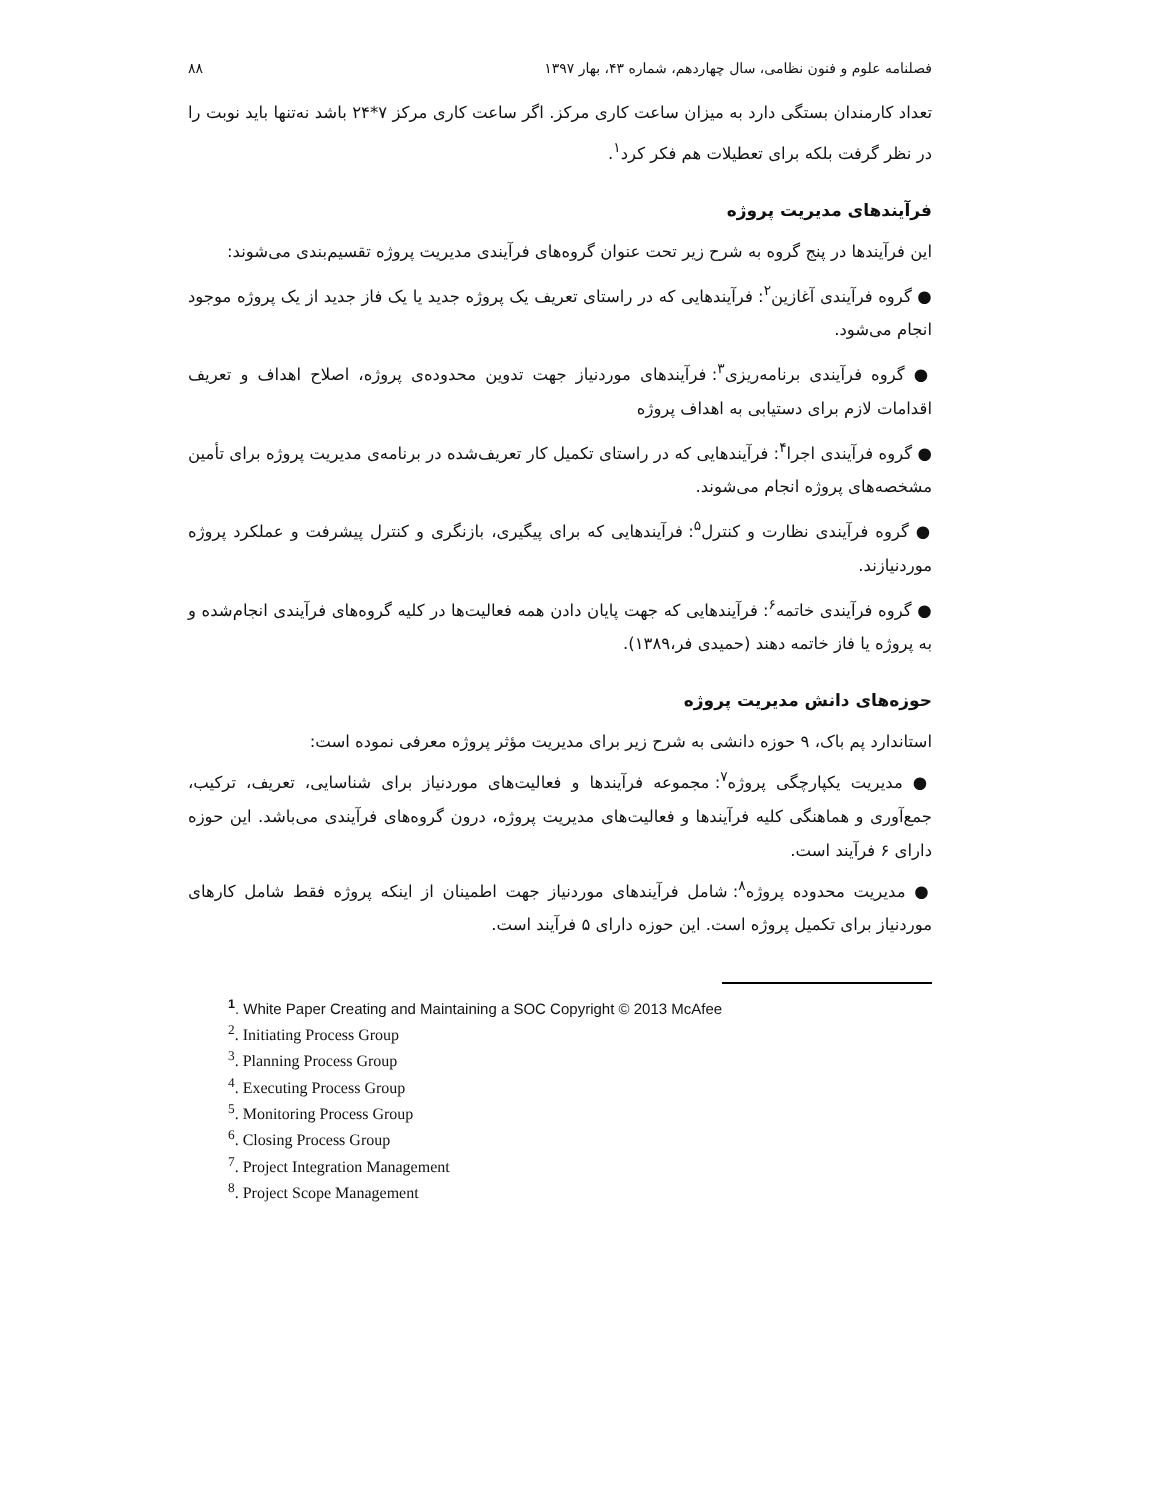فصلنامه علوم و فنون نظامی، سال چهاردهم، شماره ۴۳، بهار ۱۳۹۷ ۸۸
تعداد کارمندان بستگی دارد به میزان ساعت کاری مرکز. اگر ساعت کاری مرکز ۷*۲۴ باشد نه‌تنها باید نوبت را در نظر گرفت بلکه برای تعطیلات هم فکر کرد<sup>۱</sup>.
فرآیندهای مدیریت پروژه
این فرآیندها در پنج گروه به شرح زیر تحت عنوان گروه‌های فرآیندی مدیریت پروژه تقسیم‌بندی می‌شوند:
● گروه فرآیندی آغازین<sup>۲</sup>: فرآیندهایی که در راستای تعریف یک پروژه جدید یا یک فاز جدید از یک پروژه موجود انجام می‌شود.
● گروه فرآیندی برنامه‌ریزی<sup>۳</sup>: فرآیندهای موردنیاز جهت تدوین محدوده‌ی پروژه، اصلاح اهداف و تعریف اقدامات لازم برای دستیابی به اهداف پروژه
● گروه فرآیندی اجرا<sup>۴</sup>: فرآیندهایی که در راستای تکمیل کار تعریف‌شده در برنامه‌ی مدیریت پروژه برای تأمین مشخصه‌های پروژه انجام می‌شوند.
● گروه فرآیندی نظارت و کنترل<sup>۵</sup>: فرآیندهایی که برای پیگیری، بازنگری و کنترل پیشرفت و عملکرد پروژه موردنیازند.
● گروه فرآیندی خاتمه<sup>۶</sup>: فرآیندهایی که جهت پایان دادن همه فعالیت‌ها در کلیه گروه‌های فرآیندی انجام‌شده و به پروژه یا فاز خاتمه دهند (حمیدی فر،۱۳۸۹).
حوزه‌های دانش مدیریت پروژه
استاندارد پم باک، ۹ حوزه دانشی به شرح زیر برای مدیریت مؤثر پروژه معرفی نموده است:
● مدیریت یکپارچگی پروژه<sup>۷</sup>: مجموعه فرآیندها و فعالیت‌های موردنیاز برای شناسایی، تعریف، ترکیب، جمع‌آوری و هماهنگی کلیه فرآیندها و فعالیت‌های مدیریت پروژه، درون گروه‌های فرآیندی می‌باشد. این حوزه دارای ۶ فرآیند است.
● مدیریت محدوده پروژه<sup>۸</sup>: شامل فرآیندهای موردنیاز جهت اطمینان از اینکه پروژه فقط شامل کارهای موردنیاز برای تکمیل پروژه است. این حوزه دارای ۵ فرآیند است.
<sup>1</sup>. White Paper Creating and Maintaining a SOC Copyright © 2013 McAfee
<sup>2</sup>. Initiating Process Group
<sup>3</sup>. Planning Process Group
<sup>4</sup>. Executing Process Group
<sup>5</sup>. Monitoring Process Group
<sup>6</sup>. Closing Process Group
<sup>7</sup>. Project Integration Management
<sup>8</sup>. Project Scope Management